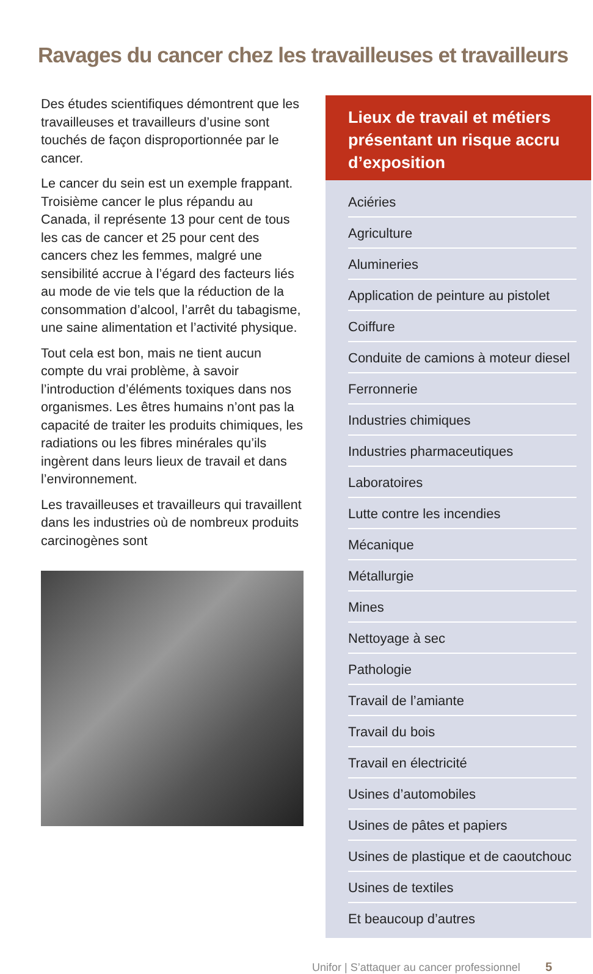Ravages du cancer chez les travailleuses et travailleurs
Des études scientifiques démontrent que les travailleuses et travailleurs d’usine sont touchés de façon disproportionnée par le cancer.
Le cancer du sein est un exemple frappant. Troisième cancer le plus répandu au Canada, il représente 13 pour cent de tous les cas de cancer et 25 pour cent des cancers chez les femmes, malgré une sensibilité accrue à l’égard des facteurs liés au mode de vie tels que la réduction de la consommation d’alcool, l’arrêt du tabagisme, une saine alimentation et l’activité physique.
Tout cela est bon, mais ne tient aucun compte du vrai problème, à savoir l’introduction d’éléments toxiques dans nos organismes. Les êtres humains n’ont pas la capacité de traiter les produits chimiques, les radiations ou les fibres minérales qu’ils ingèrent dans leurs lieux de travail et dans l’environnement.
Les travailleuses et travailleurs qui travaillent dans les industries où de nombreux produits carcinogènes sont
Lieux de travail et métiers présentant un risque accru d’exposition
Aciéries
Agriculture
Alumineries
Application de peinture au pistolet
Coiffure
Conduite de camions à moteur diesel
Ferronnerie
Industries chimiques
Industries pharmaceutiques
Laboratoires
Lutte contre les incendies
Mécanique
Métallurgie
Mines
Nettoyage à sec
Pathologie
Travail de l’amiante
Travail du bois
Travail en électricité
Usines d’automobiles
Usines de pâtes et papiers
Usines de plastique et de caoutchouc
Usines de textiles
Et beaucoup d’autres
Unifor | S’attaquer au cancer professionnel 5